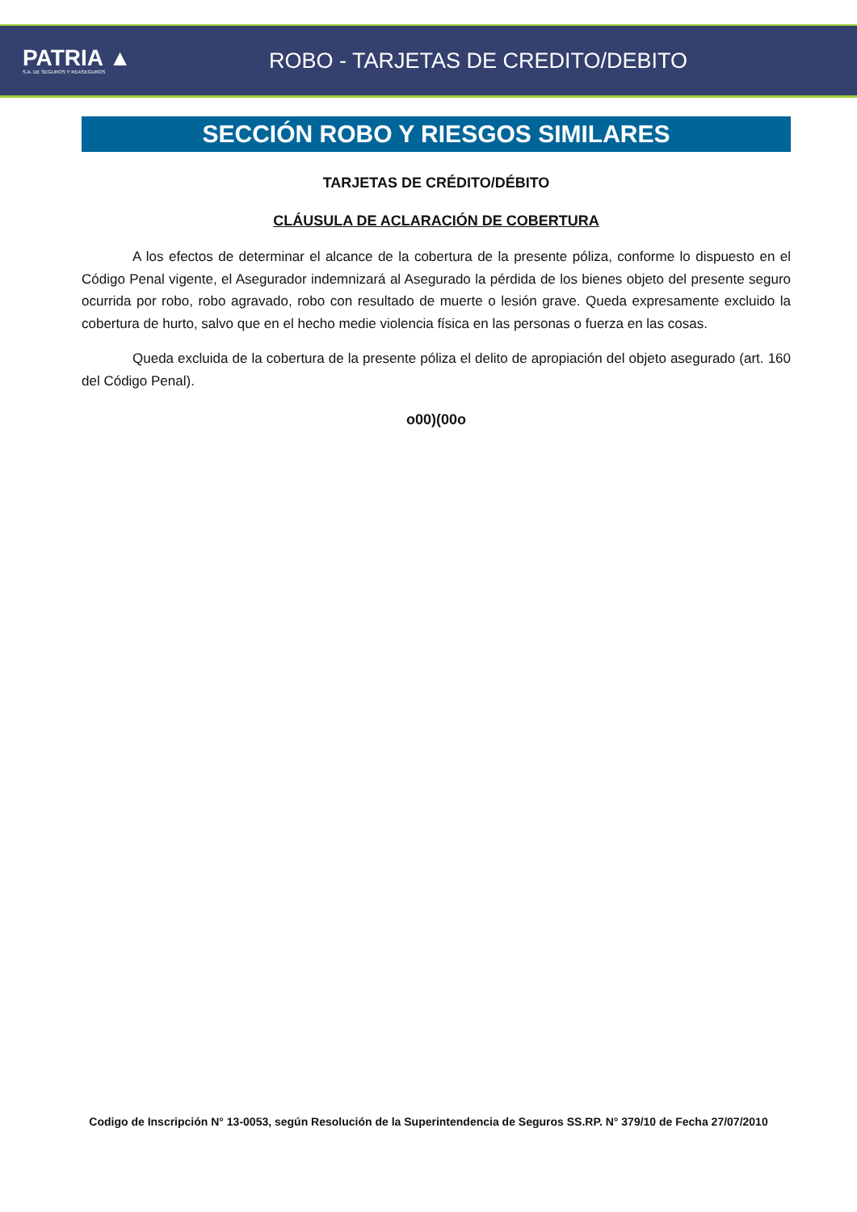PATRIA ▲
S.A. DE SEGUROS Y REASEGUROS
ROBO - TARJETAS DE CREDITO/DEBITO
SECCIÓN ROBO Y RIESGOS SIMILARES
TARJETAS DE CRÉDITO/DÉBITO
CLÁUSULA DE ACLARACIÓN DE COBERTURA
A los efectos de determinar el alcance de la cobertura de la presente póliza, conforme lo dispuesto en el Código Penal vigente, el Asegurador indemnizará al Asegurado la pérdida de los bienes objeto del presente seguro ocurrida por robo, robo agravado, robo con resultado de muerte o lesión grave. Queda expresamente excluido la cobertura de hurto, salvo que en el hecho medie violencia física en las personas o fuerza en las cosas.
Queda excluida de la cobertura de la presente póliza el delito de apropiación del objeto asegurado (art. 160 del Código Penal).
o00)(00o
Codigo de Inscripción N° 13-0053, según Resolución de la Superintendencia de Seguros SS.RP. N° 379/10 de Fecha 27/07/2010